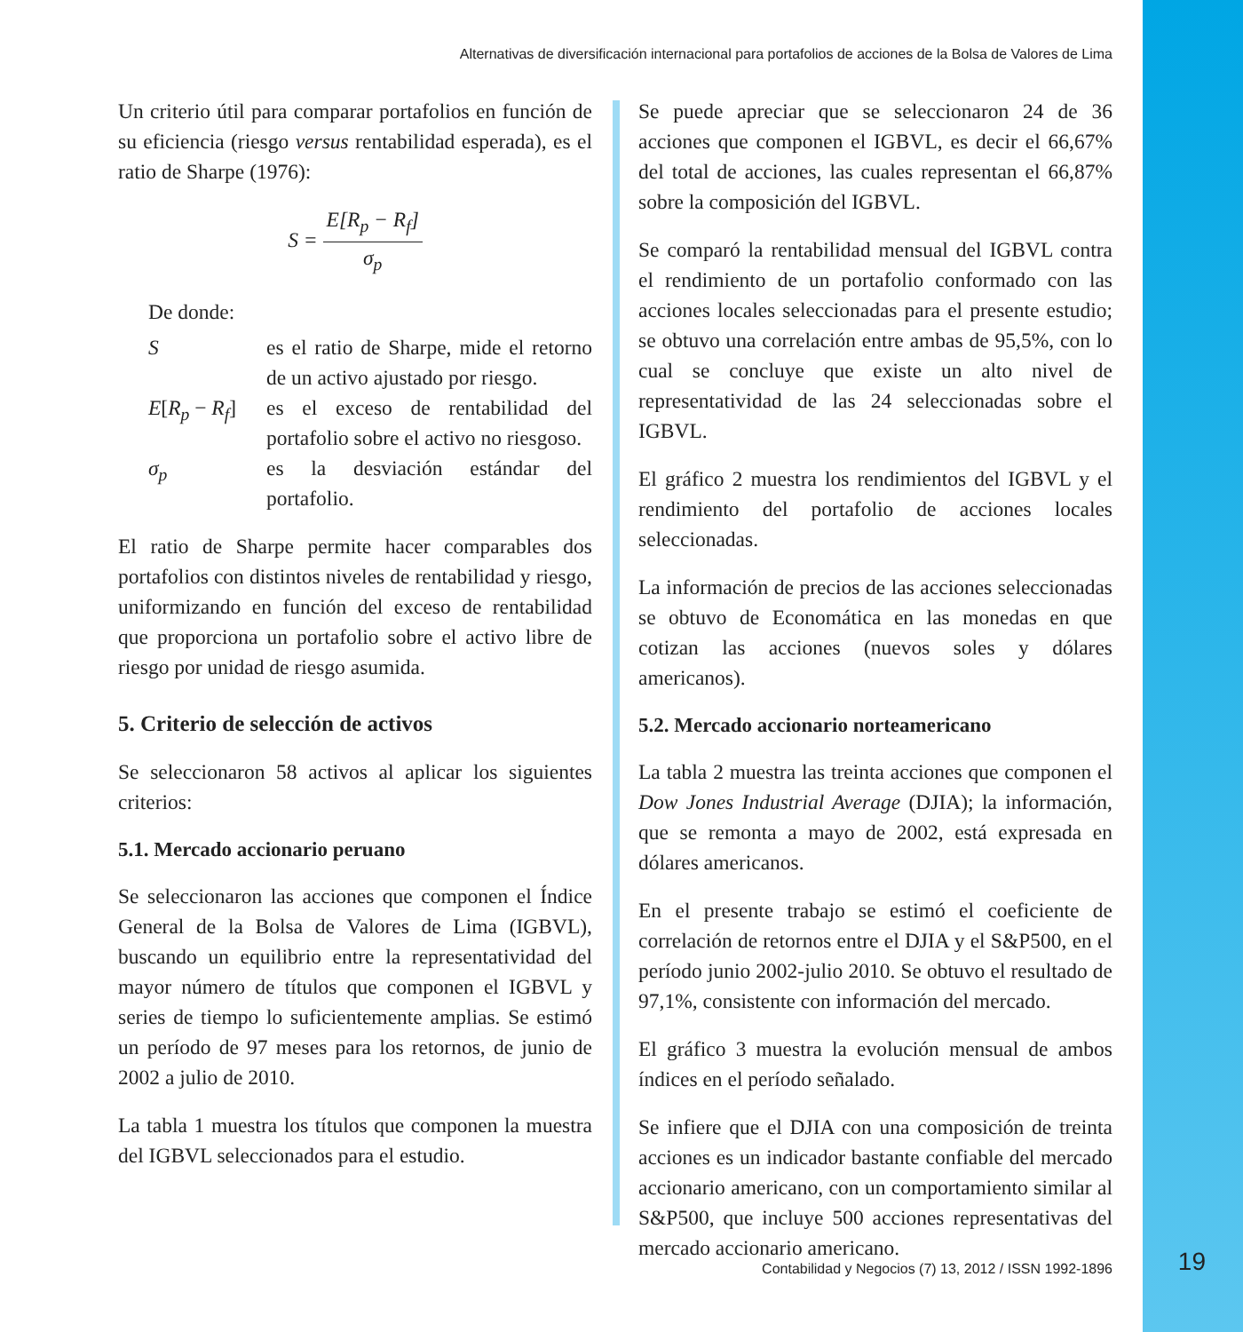Alternativas de diversificación internacional para portafolios de acciones de la Bolsa de Valores de Lima
Un criterio útil para comparar portafolios en función de su eficiencia (riesgo versus rentabilidad esperada), es el ratio de Sharpe (1976):
S = E[R<sub>p</sub> − R<sub>f</sub>] σ<sub>p</sub>
De donde:
| S | es el ratio de Sharpe, mide el retorno de un activo ajustado por riesgo. |
| E [ R<sub>p</sub> − R<sub>f</sub> ] | es el exceso de rentabilidad del portafolio sobre el activo no riesgoso. |
| σ<sub>p</sub> | es la desviación estándar del portafolio. |
El ratio de Sharpe permite hacer comparables dos portafolios con distintos niveles de rentabilidad y riesgo, uniformizando en función del exceso de rentabilidad que proporciona un portafolio sobre el activo libre de riesgo por unidad de riesgo asumida.
5. Criterio de selección de activos
Se seleccionaron 58 activos al aplicar los siguientes criterios:
5.1. Mercado accionario peruano
Se seleccionaron las acciones que componen el Índice General de la Bolsa de Valores de Lima (IGBVL), buscando un equilibrio entre la representatividad del mayor número de títulos que componen el IGBVL y series de tiempo lo suficientemente amplias. Se estimó un período de 97 meses para los retornos, de junio de 2002 a julio de 2010.
La tabla 1 muestra los títulos que componen la muestra del IGBVL seleccionados para el estudio.
Se puede apreciar que se seleccionaron 24 de 36 acciones que componen el IGBVL, es decir el 66,67% del total de acciones, las cuales representan el 66,87% sobre la composición del IGBVL.
Se comparó la rentabilidad mensual del IGBVL contra el rendimiento de un portafolio conformado con las acciones locales seleccionadas para el presente estudio; se obtuvo una correlación entre ambas de 95,5%, con lo cual se concluye que existe un alto nivel de representatividad de las 24 seleccionadas sobre el IGBVL.
El gráfico 2 muestra los rendimientos del IGBVL y el rendimiento del portafolio de acciones locales seleccionadas.
La información de precios de las acciones seleccionadas se obtuvo de Economática en las monedas en que cotizan las acciones (nuevos soles y dólares americanos).
5.2. Mercado accionario norteamericano
La tabla 2 muestra las treinta acciones que componen el Dow Jones Industrial Average (DJIA); la información, que se remonta a mayo de 2002, está expresada en dólares americanos.
En el presente trabajo se estimó el coeficiente de correlación de retornos entre el DJIA y el S&P500, en el período junio 2002-julio 2010. Se obtuvo el resultado de 97,1%, consistente con información del mercado.
El gráfico 3 muestra la evolución mensual de ambos índices en el período señalado.
Se infiere que el DJIA con una composición de treinta acciones es un indicador bastante confiable del mercado accionario americano, con un comportamiento similar al S&P500, que incluye 500 acciones representativas del mercado accionario americano.
Contabilidad y Negocios (7) 13, 2012 / ISSN 1992-1896 19